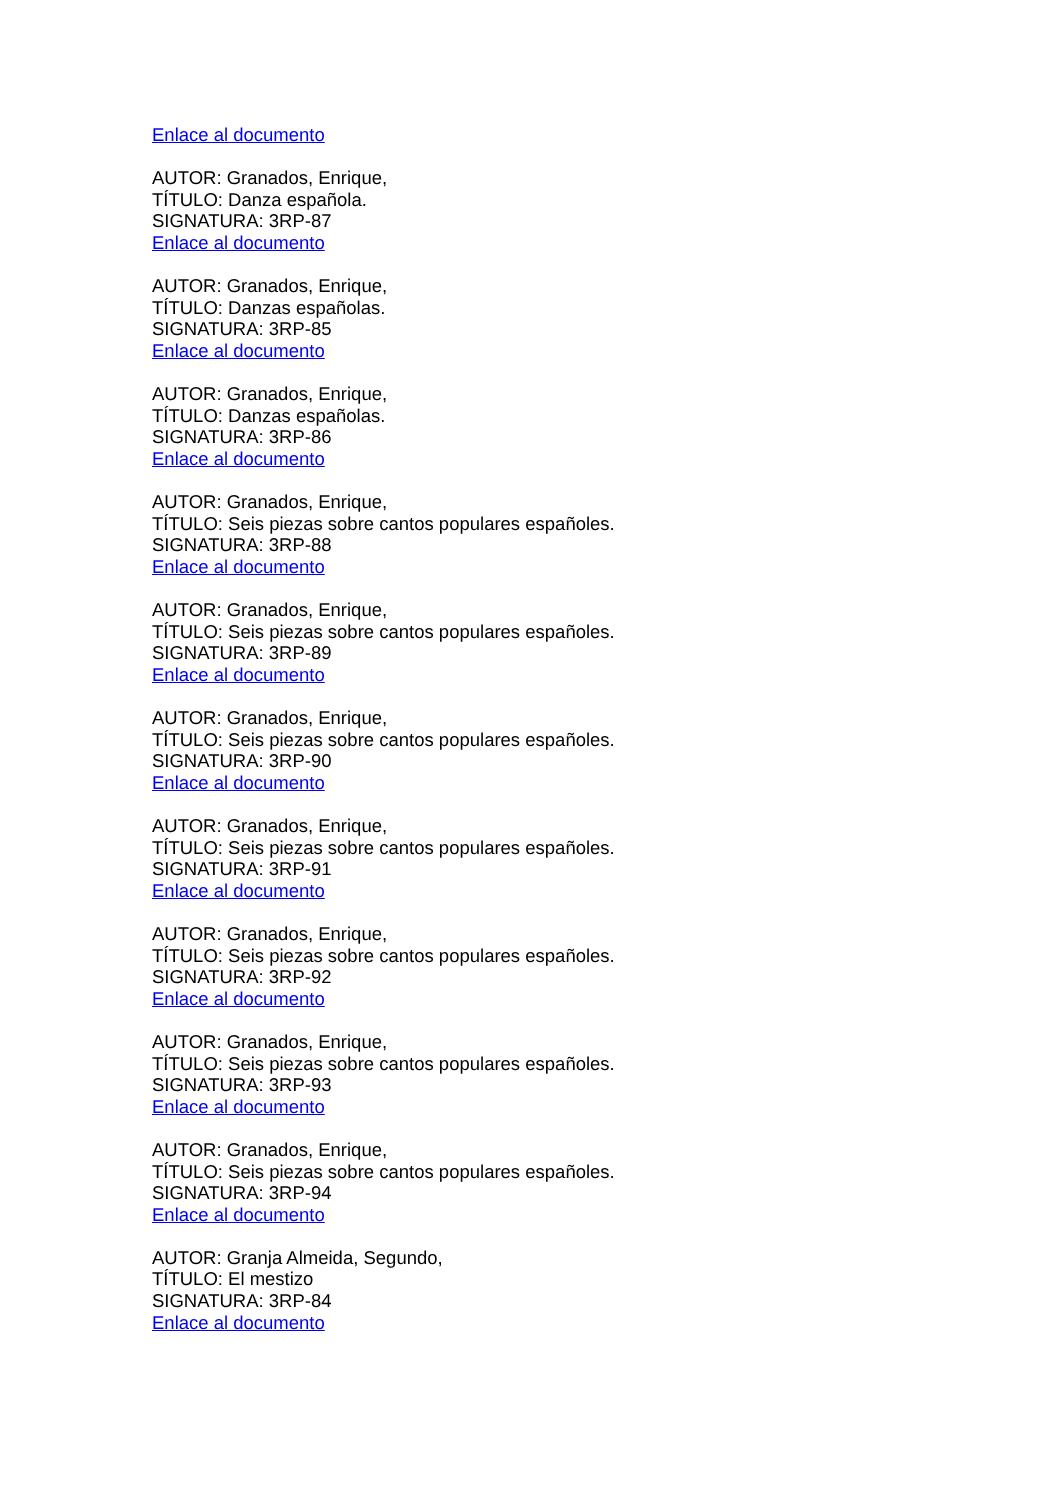Enlace al documento
AUTOR: Granados, Enrique,
TÍTULO: Danza española.
SIGNATURA: 3RP-87
Enlace al documento
AUTOR: Granados, Enrique,
TÍTULO: Danzas españolas.
SIGNATURA: 3RP-85
Enlace al documento
AUTOR: Granados, Enrique,
TÍTULO: Danzas españolas.
SIGNATURA: 3RP-86
Enlace al documento
AUTOR: Granados, Enrique,
TÍTULO: Seis piezas sobre cantos populares españoles.
SIGNATURA: 3RP-88
Enlace al documento
AUTOR: Granados, Enrique,
TÍTULO: Seis piezas sobre cantos populares españoles.
SIGNATURA: 3RP-89
Enlace al documento
AUTOR: Granados, Enrique,
TÍTULO: Seis piezas sobre cantos populares españoles.
SIGNATURA: 3RP-90
Enlace al documento
AUTOR: Granados, Enrique,
TÍTULO: Seis piezas sobre cantos populares españoles.
SIGNATURA: 3RP-91
Enlace al documento
AUTOR: Granados, Enrique,
TÍTULO: Seis piezas sobre cantos populares españoles.
SIGNATURA: 3RP-92
Enlace al documento
AUTOR: Granados, Enrique,
TÍTULO: Seis piezas sobre cantos populares españoles.
SIGNATURA: 3RP-93
Enlace al documento
AUTOR: Granados, Enrique,
TÍTULO: Seis piezas sobre cantos populares españoles.
SIGNATURA: 3RP-94
Enlace al documento
AUTOR: Granja Almeida, Segundo,
TÍTULO: El mestizo
SIGNATURA: 3RP-84
Enlace al documento